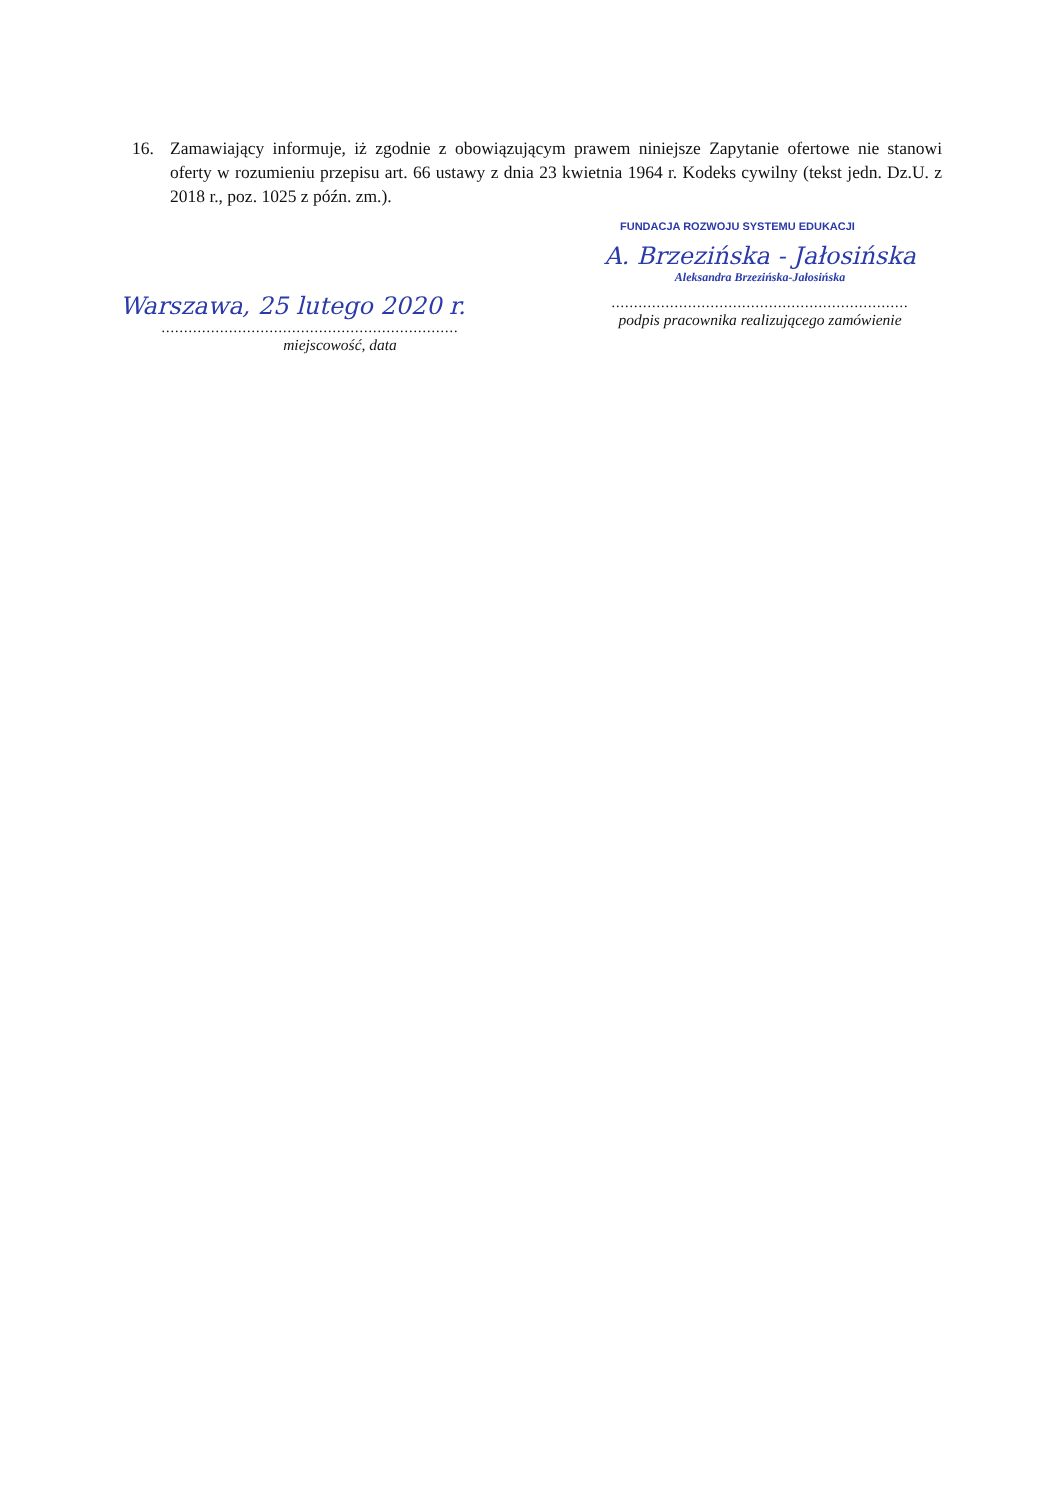16. Zamawiający informuje, iż zgodnie z obowiązującym prawem niniejsze Zapytanie ofertowe nie stanowi oferty w rozumieniu przepisu art. 66 ustawy z dnia 23 kwietnia 1964 r. Kodeks cywilny (tekst jedn. Dz.U. z 2018 r., poz. 1025 z późn. zm.).
Warszawa, 25 lutego 2020 r.
..................................................................
miejscowość, data
FUNDACJA ROZWOJU SYSTEMU EDUKACJI
A. Brzezińska - Jałosińska
Aleksandra Brzezińska-Jałosińska
..................................................................
podpis pracownika realizującego zamówienie